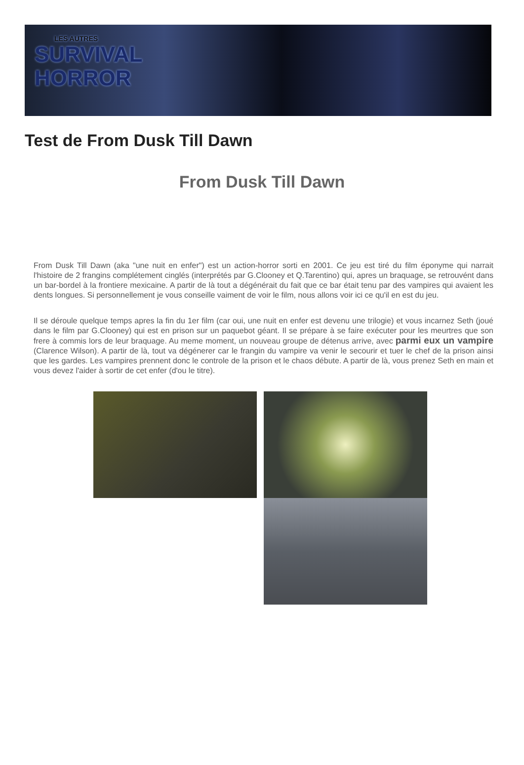LES AUTRES
SURVIVAL
HORROR
Test de From Dusk Till Dawn
From Dusk Till Dawn
From Dusk Till Dawn (aka "une nuit en enfer") est un action-horror sorti en 2001. Ce jeu est tiré du film éponyme qui narrait l'histoire de 2 frangins complétement cinglés (interprétés par G.Clooney et Q.Tarentino) qui, apres un braquage, se retrouvént dans un bar-bordel à la frontiere mexicaine. A partir de là tout a dégénérait du fait que ce bar était tenu par des vampires qui avaient les dents longues. Si personnellement je vous conseille vaiment de voir le film, nous allons voir ici ce qu'il en est du jeu.
Il se déroule quelque temps apres la fin du 1er film (car oui, une nuit en enfer est devenu une trilogie) et vous incarnez Seth (joué dans le film par G.Clooney) qui est en prison sur un paquebot géant. Il se prépare à se faire exécuter pour les meurtres que son frere à commis lors de leur braquage. Au meme moment, un nouveau groupe de détenus arrive, avec parmi eux un vampire (Clarence Wilson). A partir de là, tout va dégénerer car le frangin du vampire va venir le secourir et tuer le chef de la prison ainsi que les gardes. Les vampires prennent donc le controle de la prison et le chaos débute. A partir de là, vous prenez Seth en main et vous devez l'aider à sortir de cet enfer (d'ou le titre).